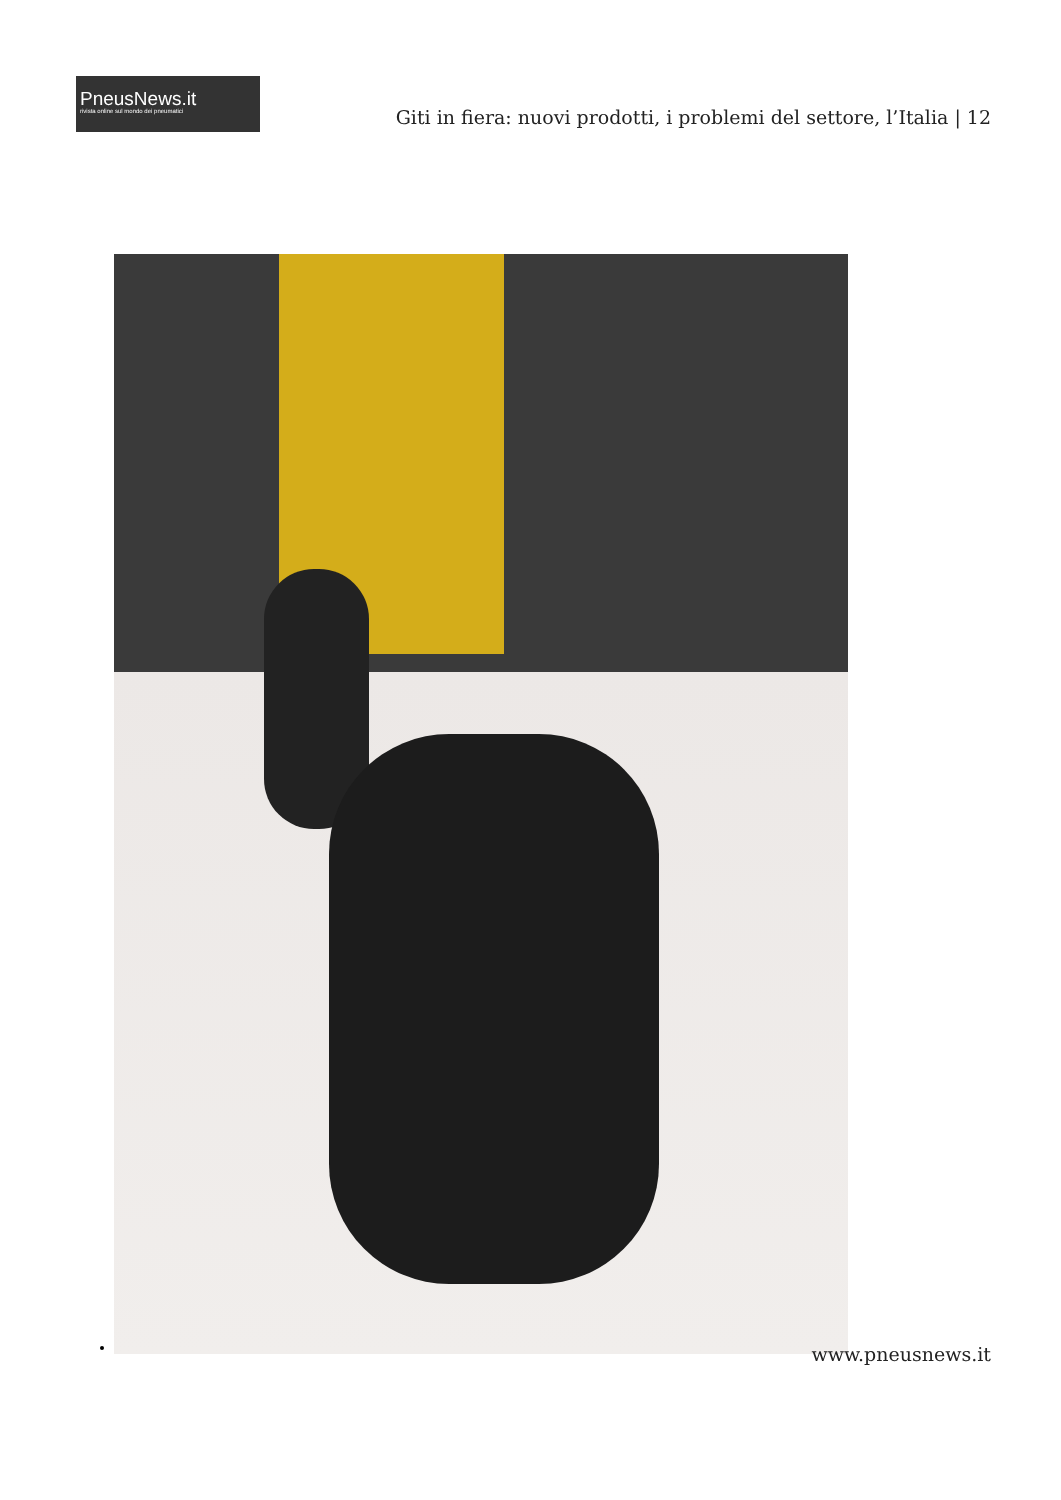PneusNews.it
rivista online sul mondo dei pneumatici
Giti in fiera: nuovi prodotti, i problemi del settore, l’Italia | 12
www.pneusnews.it